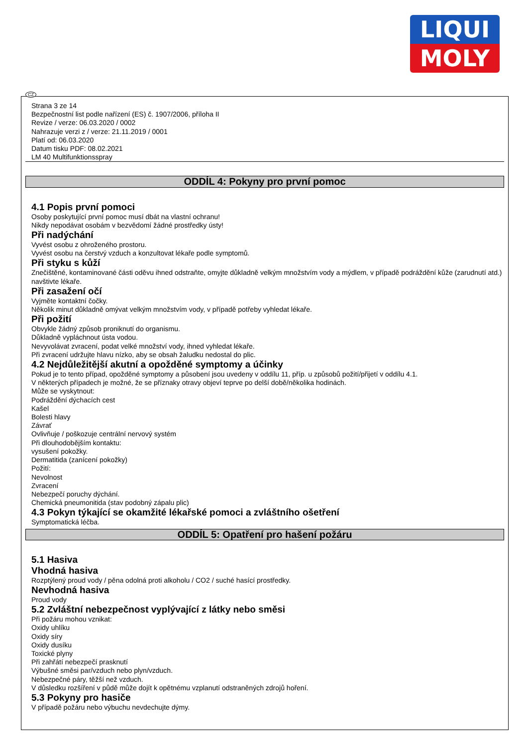LIQUI
MOLY
CZ
Strana 3 ze 14
Bezpečnostní list podle nařízení (ES) č. 1907/2006, příloha II
Revize / verze: 06.03.2020 / 0002
Nahrazuje verzi z / verze: 21.11.2019 / 0001
Platí od: 06.03.2020
Datum tisku PDF: 08.02.2021
LM 40 Multifunktionsspray
ODDÍL 4: Pokyny pro první pomoc
4.1 Popis první pomoci
Osoby poskytující první pomoc musí dbát na vlastní ochranu!
Nikdy nepodávat osobám v bezvědomí žádné prostředky ústy!
Při nadýchání
Vyvést osobu z ohroženého prostoru.
Vyvést osobu na čerstvý vzduch a konzultovat lékaře podle symptomů.
Při styku s kůží
Znečištěné, kontaminované části oděvu ihned odstraňte, omyjte důkladně velkým množstvím vody a mýdlem, v případě podráždění kůže (zarudnutí atd.) navštivte lékaře.
Při zasažení očí
Vyjměte kontaktní čočky.
Několik minut důkladně omývat velkým množstvím vody, v případě potřeby vyhledat lékaře.
Při požití
Obvykle žádný způsob proniknutí do organismu.
Důkladně vypláchnout ústa vodou.
Nevyvolávat zvracení, podat velké množství vody, ihned vyhledat lékaře.
Při zvracení udržujte hlavu nízko, aby se obsah žaludku nedostal do plic.
4.2 Nejdůležitější akutní a opožděné symptomy a účinky
Pokud je to tento případ, opožděné symptomy a působení jsou uvedeny v oddílu 11, příp. u způsobů požití/přijetí v oddílu 4.1.
V některých případech je možné, že se příznaky otravy objeví teprve po delší době/několika hodinách.
Může se vyskytnout:
Podráždění dýchacích cest
Kašel
Bolesti hlavy
Závrať
Ovlivňuje / poškozuje centrální nervový systém
Při dlouhodobějším kontaktu:
vysušení pokožky.
Dermatitida (zanícení pokožky)
Požití:
Nevolnost
Zvracení
Nebezpečí poruchy dýchání.
Chemická pneumonitida (stav podobný zápalu plic)
4.3 Pokyn týkající se okamžité lékařské pomoci a zvláštního ošetření
Symptomatická léčba.
ODDÍL 5: Opatření pro hašení požáru
5.1 Hasiva
Vhodná hasiva
Rozptýlený proud vody / pěna odolná proti alkoholu / CO2 / suché hasící prostředky.
Nevhodná hasiva
Proud vody
5.2 Zvláštní nebezpečnost vyplývající z látky nebo směsi
Při požáru mohou vznikat:
Oxidy uhlíku
Oxidy síry
Oxidy dusíku
Toxické plyny
Při zahřátí nebezpečí prasknutí
Výbušné směsi par/vzduch nebo plyn/vzduch.
Nebezpečné páry, těžší než vzduch.
V důsledku rozšíření v půdě může dojít k opětnému vzplanutí odstraněných zdrojů hoření.
5.3 Pokyny pro hasiče
V případě požáru nebo výbuchu nevdechujte dýmy.